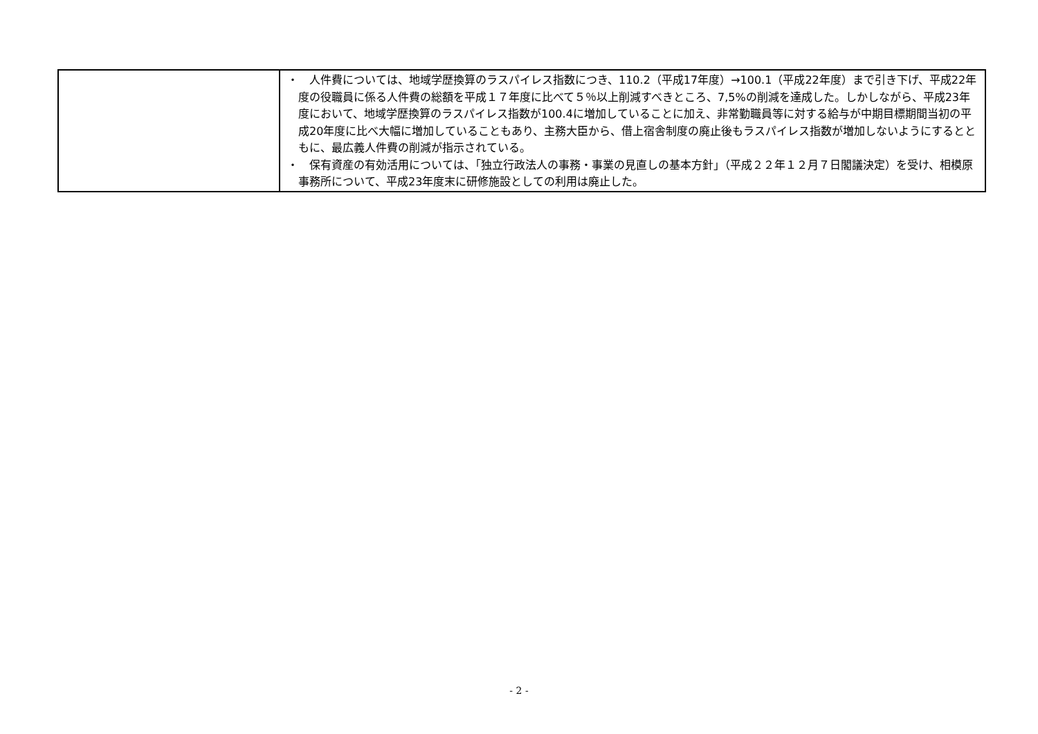| | ・ 人件費については、地域学歴換算のラスパイレス指数につき、110.2（平成17年度）→100.1（平成22年度）まで引き下げ、平成22年度の役職員に係る人件費の総額を平成１７年度に比べて５％以上削減すべきところ、7,5%の削減を達成した。しかしながら、平成23年度において、地域学歴換算のラスパイレス指数が100.4に増加していることに加え、非常勤職員等に対する給与が中期目標期間当初の平成20年度に比べ大幅に増加していることもあり、主務大臣から、借上宿舎制度の廃止後もラスパイレス指数が増加しないようにするとともに、最広義人件費の削減が指示されている。 ・ 保有資産の有効活用については、「独立行政法人の事務・事業の見直しの基本方針」（平成２２年１２月７日閣議決定）を受け、相模原事務所について、平成23年度末に研修施設としての利用は廃止した。 |
- 2 -